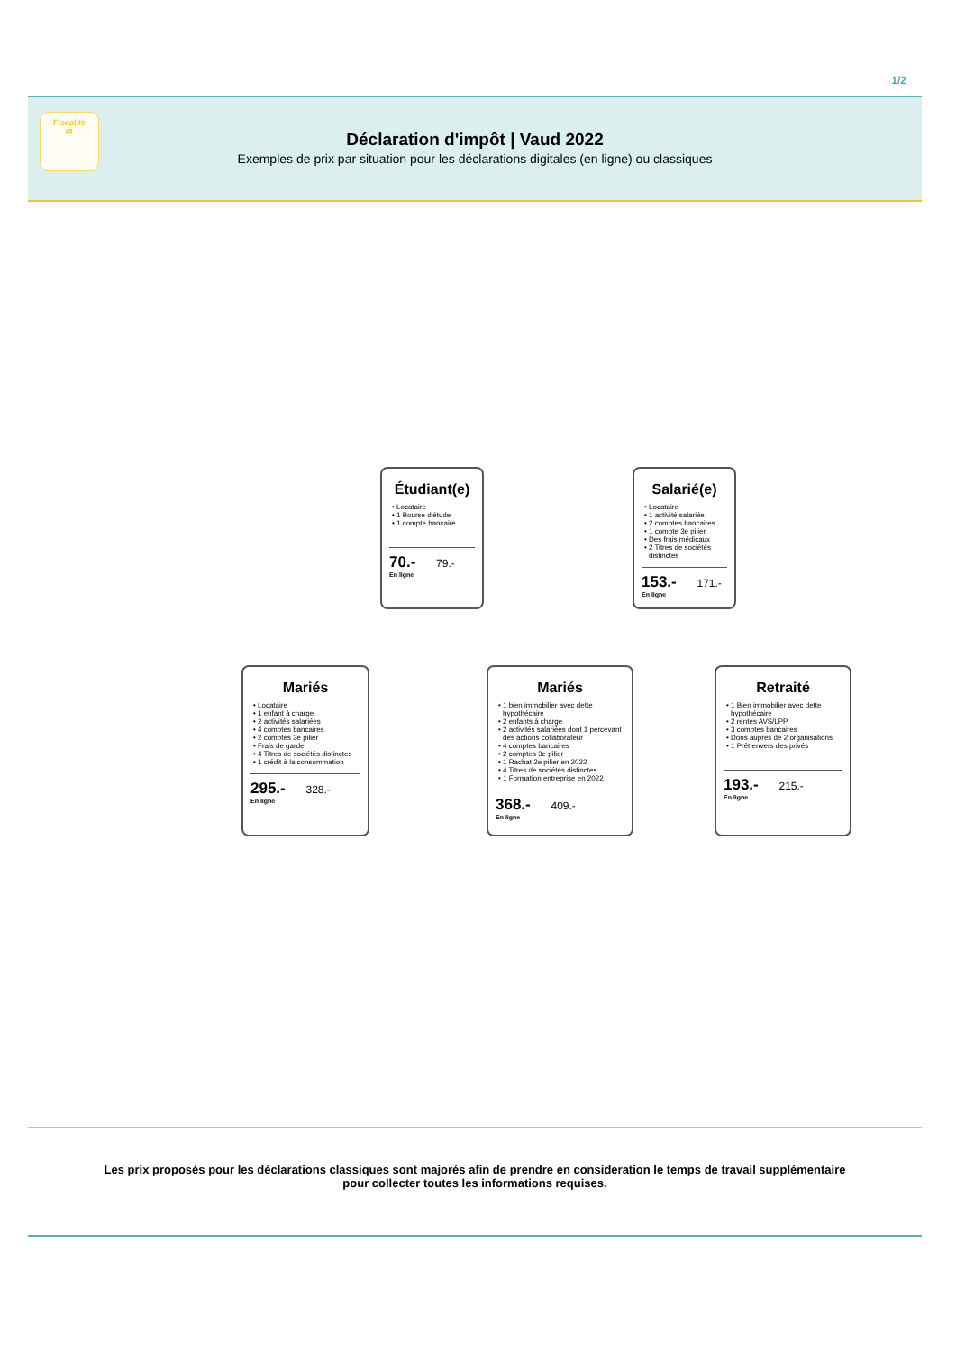1/2
Fiscalité
✉
Déclaration d'impôt | Vaud 2022
Exemples de prix par situation pour les déclarations digitales (en ligne) ou classiques
Étudiant(e)
Locataire
1 Bourse d'étude
1 compte bancaire
70.- 79.-
En ligne
Salarié(e)
Locataire
1 activité salariée
2 comptes bancaires
1 compte 3e pilier
Des frais médicaux
2 Titres de sociétés distinctes
153.- 171.-
En ligne
Mariés
Locataire
1 enfant à charge
2 activités salariées
4 comptes bancaires
2 comptes 3e pilier
Frais de garde
4 Titres de sociétés distinctes
1 crédit à la consommation
295.- 328.-
En ligne
Mariés
1 bien immobilier avec dette hypothécaire
2 enfants à charge
2 activités salariées dont 1 percevant des actions collaborateur
4 comptes bancaires
2 comptes 3e pilier
1 Rachat 2e pilier en 2022
4 Titres de sociétés distinctes
1 Formation entreprise en 2022
368.- 409.-
En ligne
Retraité
1 Bien immobilier avec dette hypothécaire
2 rentes AVS/LPP
3 comptes bancaires
Dons auprès de 2 organisations
1 Prêt envers des privés
193.- 215.-
En ligne
Les prix proposés pour les déclarations classiques sont majorés afin de prendre en consideration le temps de travail supplémentaire
pour collecter toutes les informations requises.